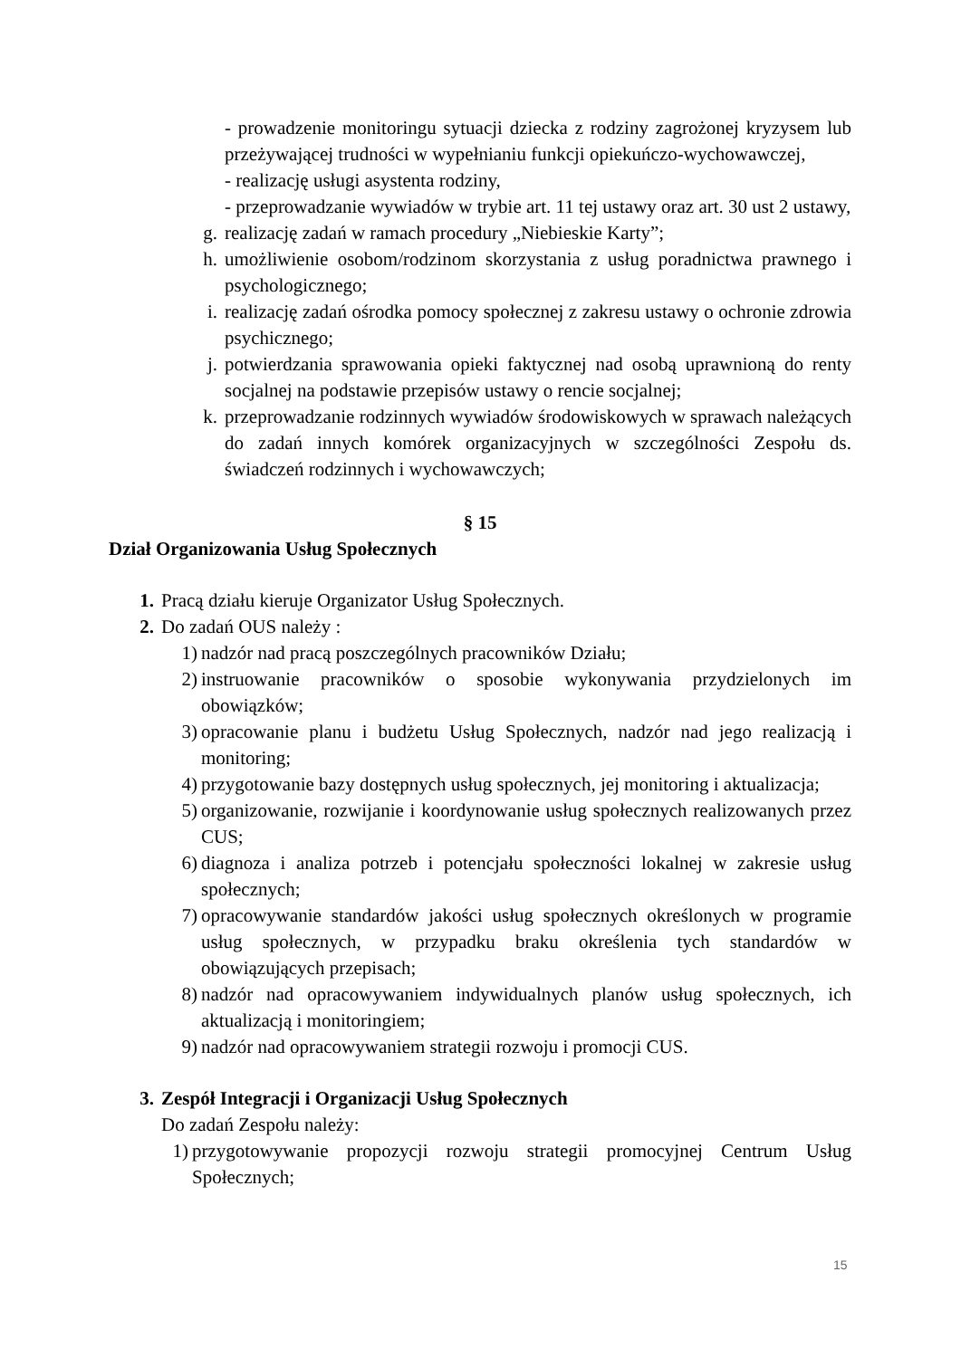- prowadzenie monitoringu sytuacji dziecka z rodziny zagrożonej kryzysem lub przeżywającej trudności w wypełnianiu funkcji opiekuńczo-wychowawczej,
- realizację usługi asystenta rodziny,
- przeprowadzanie wywiadów w trybie art. 11 tej ustawy oraz art. 30 ust 2 ustawy,
g. realizację zadań w ramach procedury „Niebieskie Karty”;
h. umożliwienie osobom/rodzinom skorzystania z usług poradnictwa prawnego i psychologicznego;
i. realizację zadań ośrodka pomocy społecznej z zakresu ustawy o ochronie zdrowia psychicznego;
j. potwierdzania sprawowania opieki faktycznej nad osobą uprawnioną do renty socjalnej na podstawie przepisów ustawy o rencie socjalnej;
k. przeprowadzanie rodzinnych wywiadów środowiskowych w sprawach należących do zadań innych komórek organizacyjnych w szczególności Zespołu ds. świadczeń rodzinnych i wychowawczych;
§ 15
Dział Organizowania Usług Społecznych
1. Pracą działu kieruje Organizator Usług Społecznych.
2. Do zadań OUS należy :
1) nadzór nad pracą poszczególnych pracowników Działu;
2) instruowanie pracowników o sposobie wykonywania przydzielonych im obowiązków;
3) opracowanie planu i budżetu Usług Społecznych, nadzór nad jego realizacją i monitoring;
4) przygotowanie bazy dostępnych usług społecznych, jej monitoring i aktualizacja;
5) organizowanie, rozwijanie i koordynowanie usług społecznych realizowanych przez CUS;
6) diagnoza i analiza potrzeb i potencjału społeczności lokalnej w zakresie usług społecznych;
7) opracowywanie standardów jakości usług społecznych określonych w programie usług społecznych, w przypadku braku określenia tych standardów w obowiązujących przepisach;
8) nadzór nad opracowywaniem indywidualnych planów usług społecznych, ich aktualizacją i monitoringiem;
9) nadzór nad opracowywaniem strategii rozwoju i promocji CUS.
3. Zespół Integracji i Organizacji Usług Społecznych
Do zadań Zespołu należy:
1) przygotowywanie propozycji rozwoju strategii promocyjnej Centrum Usług Społecznych;
15